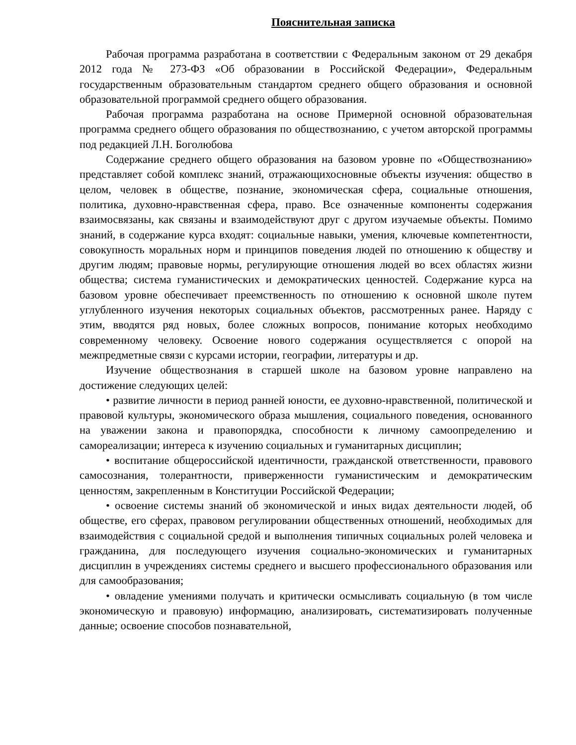Пояснительная записка
Рабочая программа разработана в соответствии с Федеральным законом от 29 декабря 2012 года № 273-ФЗ «Об образовании в Российской Федерации», Федеральным государственным образовательным стандартом среднего общего образования и основной образовательной программой среднего общего образования.
Рабочая программа разработана на основе Примерной основной образовательная программа среднего общего образования по обществознанию, с учетом авторской программы под редакцией Л.Н. Боголюбова
Содержание среднего общего образования на базовом уровне по «Обществознанию» представляет собой комплекс знаний, отражающихосновные объекты изучения: общество в целом, человек в обществе, познание, экономическая сфера, социальные отношения, политика, духовно-нравственная сфера, право. Все означенные компоненты содержания взаимосвязаны, как связаны и взаимодействуют друг с другом изучаемые объекты. Помимо знаний, в содержание курса входят: социальные навыки, умения, ключевые компетентности, совокупность моральных норм и принципов поведения людей по отношению к обществу и другим людям; правовые нормы, регулирующие отношения людей во всех областях жизни общества; система гуманистических и демократических ценностей. Содержание курса на базовом уровне обеспечивает преемственность по отношению к основной школе путем углубленного изучения некоторых социальных объектов, рассмотренных ранее. Наряду с этим, вводятся ряд новых, более сложных вопросов, понимание которых необходимо современному человеку. Освоение нового содержания осуществляется с опорой на межпредметные связи с курсами истории, географии, литературы и др.
Изучение обществознания в старшей школе на базовом уровне направлено на достижение следующих целей:
• развитие личности в период ранней юности, ее духовно-нравственной, политической и правовой культуры, экономического образа мышления, социального поведения, основанного на уважении закона и правопорядка, способности к личному самоопределению и самореализации; интереса к изучению социальных и гуманитарных дисциплин;
• воспитание общероссийской идентичности, гражданской ответственности, правового самосознания, толерантности, приверженности гуманистическим и демократическим ценностям, закрепленным в Конституции Российской Федерации;
• освоение системы знаний об экономической и иных видах деятельности людей, об обществе, его сферах, правовом регулировании общественных отношений, необходимых для взаимодействия с социальной средой и выполнения типичных социальных ролей человека и гражданина, для последующего изучения социально-экономических и гуманитарных дисциплин в учреждениях системы среднего и высшего профессионального образования или для самообразования;
• овладение умениями получать и критически осмысливать социальную (в том числе экономическую и правовую) информацию, анализировать, систематизировать полученные данные; освоение способов познавательной,